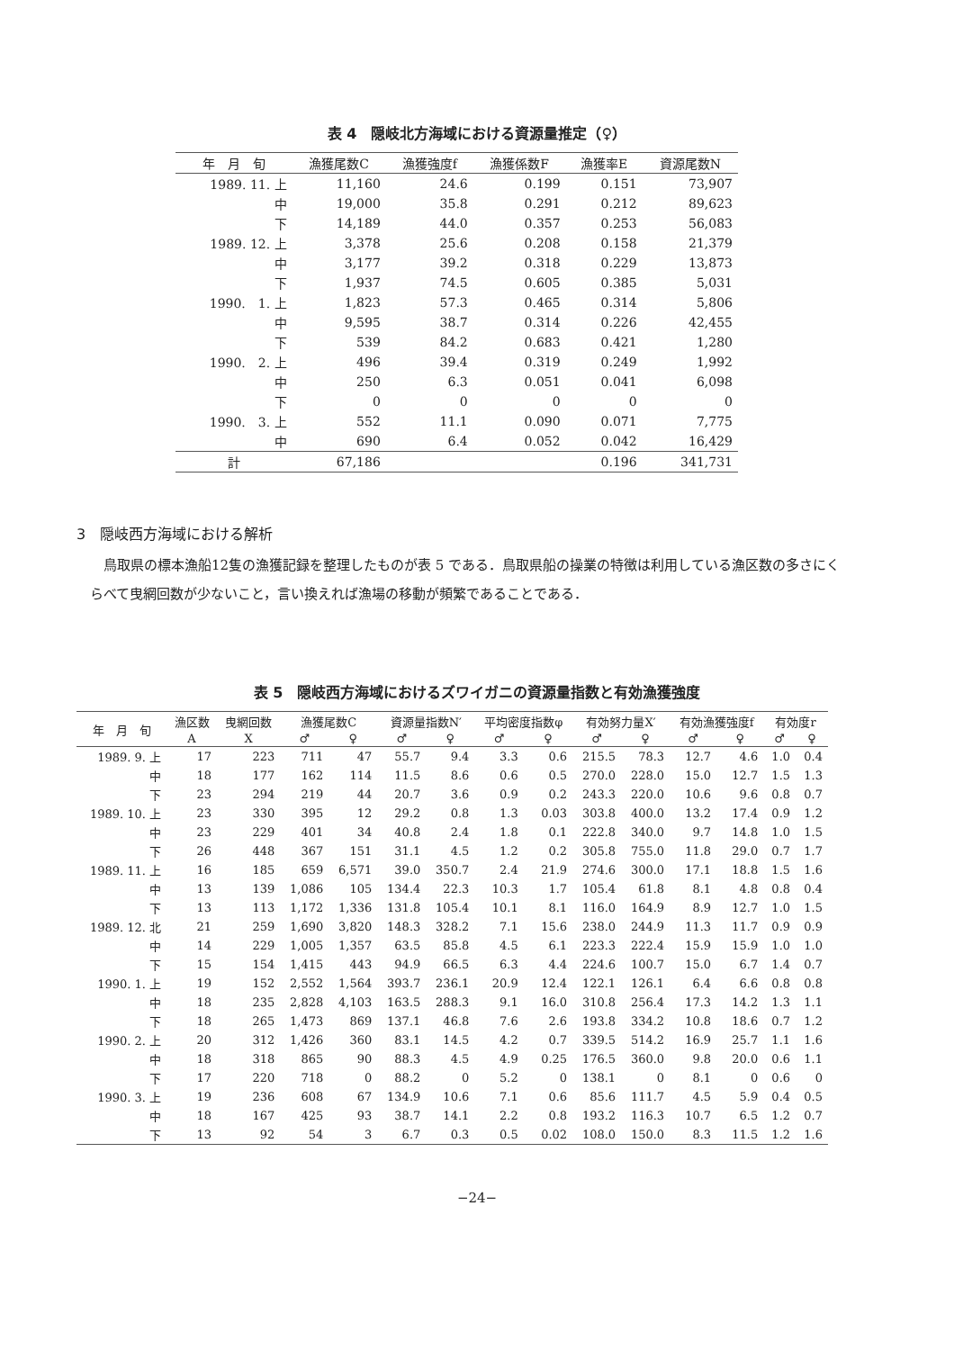表 4　隠岐北方海域における資源量推定（♀）
| 年 月 旬 | 漁獲尾数C | 漁獲強度f | 漁獲係数F | 漁獲率E | 資源尾数N |
| --- | --- | --- | --- | --- | --- |
| 1989. 11. 上 | 11,160 | 24.6 | 0.199 | 0.151 | 73,907 |
| 中 | 19,000 | 35.8 | 0.291 | 0.212 | 89,623 |
| 下 | 14,189 | 44.0 | 0.357 | 0.253 | 56,083 |
| 1989. 12. 上 | 3,378 | 25.6 | 0.208 | 0.158 | 21,379 |
| 中 | 3,177 | 39.2 | 0.318 | 0.229 | 13,873 |
| 下 | 1,937 | 74.5 | 0.605 | 0.385 | 5,031 |
| 1990. 1. 上 | 1,823 | 57.3 | 0.465 | 0.314 | 5,806 |
| 中 | 9,595 | 38.7 | 0.314 | 0.226 | 42,455 |
| 下 | 539 | 84.2 | 0.683 | 0.421 | 1,280 |
| 1990. 2. 上 | 496 | 39.4 | 0.319 | 0.249 | 1,992 |
| 中 | 250 | 6.3 | 0.051 | 0.041 | 6,098 |
| 下 | 0 | 0 | 0 | 0 | 0 |
| 1990. 3. 上 | 552 | 11.1 | 0.090 | 0.071 | 7,775 |
| 中 | 690 | 6.4 | 0.052 | 0.042 | 16,429 |
| 計 | 67,186 | | | 0.196 | 341,731 |
3　隠岐西方海域における解析
鳥取県の標本漁船12隻の漁獲記録を整理したものが表 5 である．鳥取県船の操業の特徴は利用している漁区数の多さにくらべて曳網回数が少ないこと，言い換えれば漁場の移動が頻繁であることである．
表 5　隠岐西方海域におけるズワイガニの資源量指数と有効漁獲強度
| 年 月 旬 | 漁区数 | 曳網回数 | 漁獲尾数C | | 資源量指数N′ | | 平均密度指数φ | | 有効努力量X′ | | 有効漁獲強度f | | 有効度r | |
| --- | --- | --- | --- | --- | --- | --- | --- | --- | --- | --- | --- | --- | --- | --- |
| | A | X | ♂ | ♀ | ♂ | ♀ | ♂ | ♀ | ♂ | ♀ | ♂ | ♀ | ♂ | ♀ |
| 1989. 9. 上 | 17 | 223 | 711 | 47 | 55.7 | 9.4 | 3.3 | 0.6 | 215.5 | 78.3 | 12.7 | 4.6 | 1.0 | 0.4 |
| 中 | 18 | 177 | 162 | 114 | 11.5 | 8.6 | 0.6 | 0.5 | 270.0 | 228.0 | 15.0 | 12.7 | 1.5 | 1.3 |
| 下 | 23 | 294 | 219 | 44 | 20.7 | 3.6 | 0.9 | 0.2 | 243.3 | 220.0 | 10.6 | 9.6 | 0.8 | 0.7 |
| 1989. 10. 上 | 23 | 330 | 395 | 12 | 29.2 | 0.8 | 1.3 | 0.03 | 303.8 | 400.0 | 13.2 | 17.4 | 0.9 | 1.2 |
| 中 | 23 | 229 | 401 | 34 | 40.8 | 2.4 | 1.8 | 0.1 | 222.8 | 340.0 | 9.7 | 14.8 | 1.0 | 1.5 |
| 下 | 26 | 448 | 367 | 151 | 31.1 | 4.5 | 1.2 | 0.2 | 305.8 | 755.0 | 11.8 | 29.0 | 0.7 | 1.7 |
| 1989. 11. 上 | 16 | 185 | 659 | 6,571 | 39.0 | 350.7 | 2.4 | 21.9 | 274.6 | 300.0 | 17.1 | 18.8 | 1.5 | 1.6 |
| 中 | 13 | 139 | 1,086 | 105 | 134.4 | 22.3 | 10.3 | 1.7 | 105.4 | 61.8 | 8.1 | 4.8 | 0.8 | 0.4 |
| 下 | 13 | 113 | 1,172 | 1,336 | 131.8 | 105.4 | 10.1 | 8.1 | 116.0 | 164.9 | 8.9 | 12.7 | 1.0 | 1.5 |
| 1989. 12. 北 | 21 | 259 | 1,690 | 3,820 | 148.3 | 328.2 | 7.1 | 15.6 | 238.0 | 244.9 | 11.3 | 11.7 | 0.9 | 0.9 |
| 中 | 14 | 229 | 1,005 | 1,357 | 63.5 | 85.8 | 4.5 | 6.1 | 223.3 | 222.4 | 15.9 | 15.9 | 1.0 | 1.0 |
| 下 | 15 | 154 | 1,415 | 443 | 94.9 | 66.5 | 6.3 | 4.4 | 224.6 | 100.7 | 15.0 | 6.7 | 1.4 | 0.7 |
| 1990. 1. 上 | 19 | 152 | 2,552 | 1,564 | 393.7 | 236.1 | 20.9 | 12.4 | 122.1 | 126.1 | 6.4 | 6.6 | 0.8 | 0.8 |
| 中 | 18 | 235 | 2,828 | 4,103 | 163.5 | 288.3 | 9.1 | 16.0 | 310.8 | 256.4 | 17.3 | 14.2 | 1.3 | 1.1 |
| 下 | 18 | 265 | 1,473 | 869 | 137.1 | 46.8 | 7.6 | 2.6 | 193.8 | 334.2 | 10.8 | 18.6 | 0.7 | 1.2 |
| 1990. 2. 上 | 20 | 312 | 1,426 | 360 | 83.1 | 14.5 | 4.2 | 0.7 | 339.5 | 514.2 | 16.9 | 25.7 | 1.1 | 1.6 |
| 中 | 18 | 318 | 865 | 90 | 88.3 | 4.5 | 4.9 | 0.25 | 176.5 | 360.0 | 9.8 | 20.0 | 0.6 | 1.1 |
| 下 | 17 | 220 | 718 | 0 | 88.2 | 0 | 5.2 | 0 | 138.1 | 0 | 8.1 | 0 | 0.6 | 0 |
| 1990. 3. 上 | 19 | 236 | 608 | 67 | 134.9 | 10.6 | 7.1 | 0.6 | 85.6 | 111.7 | 4.5 | 5.9 | 0.4 | 0.5 |
| 中 | 18 | 167 | 425 | 93 | 38.7 | 14.1 | 2.2 | 0.8 | 193.2 | 116.3 | 10.7 | 6.5 | 1.2 | 0.7 |
| 下 | 13 | 92 | 54 | 3 | 6.7 | 0.3 | 0.5 | 0.02 | 108.0 | 150.0 | 8.3 | 11.5 | 1.2 | 1.6 |
−24−